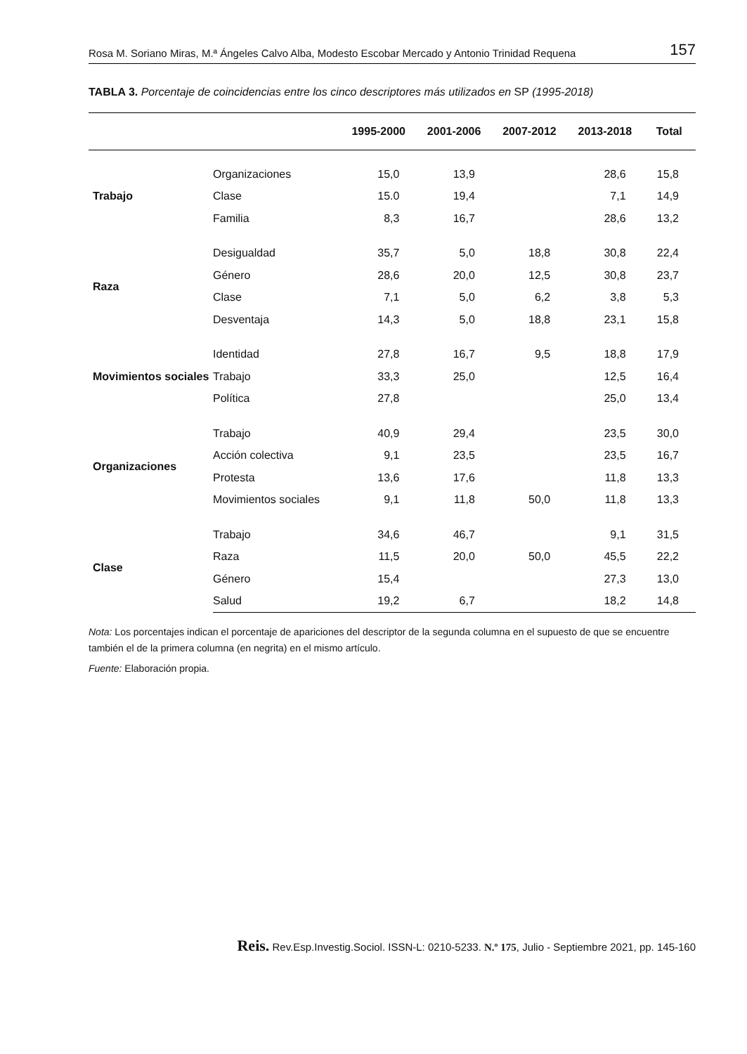Rosa M. Soriano Miras, M.ª Ángeles Calvo Alba, Modesto Escobar Mercado y Antonio Trinidad Requena 157
TABLA 3. Porcentaje de coincidencias entre los cinco descriptores más utilizados en SP (1995-2018)
| | | 1995-2000 | 2001-2006 | 2007-2012 | 2013-2018 | Total |
| --- | --- | --- | --- | --- | --- | --- |
| Trabajo | Organizaciones | 15,0 | 13,9 | | 28,6 | 15,8 |
| | Clase | 15.0 | 19,4 | | 7,1 | 14,9 |
| | Familia | 8,3 | 16,7 | | 28,6 | 13,2 |
| Raza | Desigualdad | 35,7 | 5,0 | 18,8 | 30,8 | 22,4 |
| | Género | 28,6 | 20,0 | 12,5 | 30,8 | 23,7 |
| | Clase | 7,1 | 5,0 | 6,2 | 3,8 | 5,3 |
| | Desventaja | 14,3 | 5,0 | 18,8 | 23,1 | 15,8 |
| Movimientos sociales | Identidad | 27,8 | 16,7 | 9,5 | 18,8 | 17,9 |
| | Trabajo | 33,3 | 25,0 | | 12,5 | 16,4 |
| | Política | 27,8 | | | 25,0 | 13,4 |
| Organizaciones | Trabajo | 40,9 | 29,4 | | 23,5 | 30,0 |
| | Acción colectiva | 9,1 | 23,5 | | 23,5 | 16,7 |
| | Protesta | 13,6 | 17,6 | | 11,8 | 13,3 |
| | Movimientos sociales | 9,1 | 11,8 | 50,0 | 11,8 | 13,3 |
| Clase | Trabajo | 34,6 | 46,7 | | 9,1 | 31,5 |
| | Raza | 11,5 | 20,0 | 50,0 | 45,5 | 22,2 |
| | Género | 15,4 | | | 27,3 | 13,0 |
| | Salud | 19,2 | 6,7 | | 18,2 | 14,8 |
Nota: Los porcentajes indican el porcentaje de apariciones del descriptor de la segunda columna en el supuesto de que se encuentre también el de la primera columna (en negrita) en el mismo artículo.
Fuente: Elaboración propia.
Reis. Rev.Esp.Investig.Sociol. ISSN-L: 0210-5233. N.º 175, Julio - Septiembre 2021, pp. 145-160